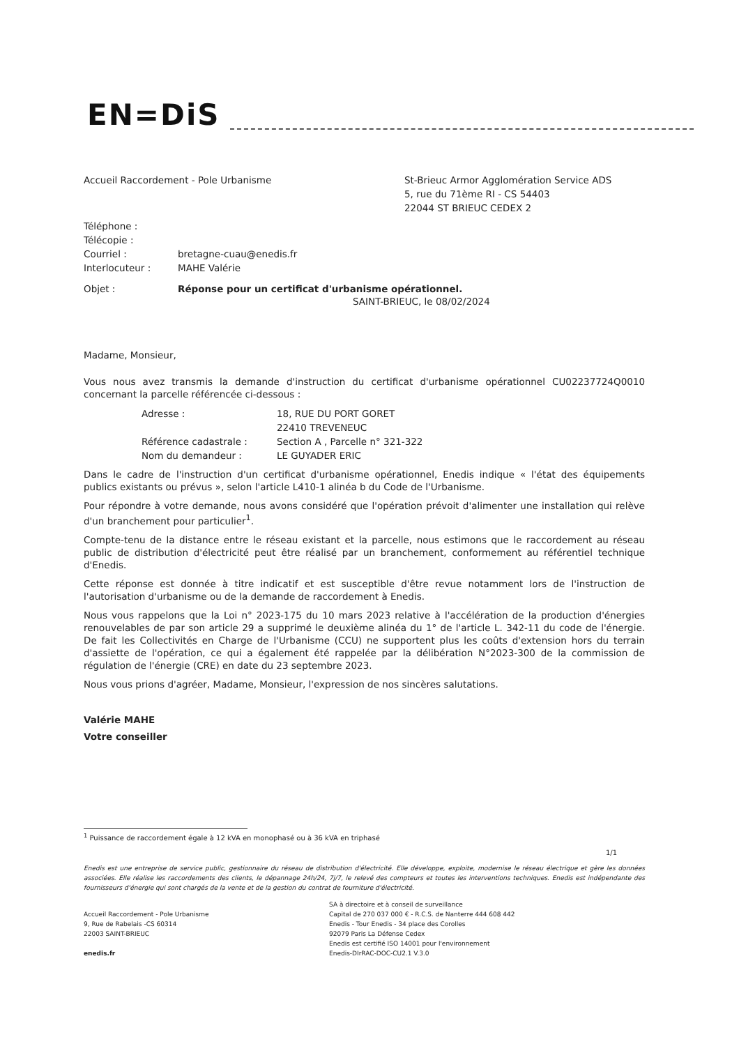EN=DiS
Accueil Raccordement - Pole Urbanisme
St-Brieuc Armor Agglomération Service ADS
5, rue du 71ème RI - CS 54403
22044 ST BRIEUC CEDEX 2
| Téléphone : | |
| Télécopie : | |
| Courriel : | bretagne-cuau@enedis.fr |
| Interlocuteur : | MAHE Valérie |
| Objet : | Réponse pour un certificat d'urbanisme opérationnel. |
SAINT-BRIEUC, le 08/02/2024
Madame, Monsieur,
Vous nous avez transmis la demande d'instruction du certificat d'urbanisme opérationnel CU02237724Q0010 concernant la parcelle référencée ci-dessous :
| Adresse : | 18, RUE DU PORT GORET |
| | 22410 TREVENEUC |
| Référence cadastrale : | Section A , Parcelle n° 321-322 |
| Nom du demandeur : | LE GUYADER ERIC |
Dans le cadre de l'instruction d'un certificat d'urbanisme opérationnel, Enedis indique « l'état des équipements publics existants ou prévus », selon l'article L410-1 alinéa b du Code de l'Urbanisme.
Pour répondre à votre demande, nous avons considéré que l'opération prévoit d'alimenter une installation qui relève d'un branchement pour particulier<sup>1</sup>.
Compte-tenu de la distance entre le réseau existant et la parcelle, nous estimons que le raccordement au réseau public de distribution d'électricité peut être réalisé par un branchement, conformement au référentiel technique d'Enedis.
Cette réponse est donnée à titre indicatif et est susceptible d'être revue notamment lors de l'instruction de l'autorisation d'urbanisme ou de la demande de raccordement à Enedis.
Nous vous rappelons que la Loi n° 2023-175 du 10 mars 2023 relative à l'accélération de la production d'énergies renouvelables de par son article 29 a supprimé le deuxième alinéa du 1° de l'article L. 342-11 du code de l'énergie. De fait les Collectivités en Charge de l'Urbanisme (CCU) ne supportent plus les coûts d'extension hors du terrain d'assiette de l'opération, ce qui a également été rappelée par la délibération N°2023-300 de la commission de régulation de l'énergie (CRE) en date du 23 septembre 2023.
Nous vous prions d'agréer, Madame, Monsieur, l'expression de nos sincères salutations.
Valérie MAHE
Votre conseiller
<sup>1</sup> Puissance de raccordement égale à 12 kVA en monophasé ou à 36 kVA en triphasé
1/1
Enedis est une entreprise de service public, gestionnaire du réseau de distribution d'électricité. Elle développe, exploite, modernise le réseau électrique et gère les données associées. Elle réalise les raccordements des clients, le dépannage 24h/24, 7j/7, le relevé des compteurs et toutes les interventions techniques. Enedis est indépendante des fournisseurs d'énergie qui sont chargés de la vente et de la gestion du contrat de fourniture d'électricité.
Accueil Raccordement - Pole Urbanisme
9, Rue de Rabelais -CS 60314
22003 SAINT-BRIEUC
enedis.fr
SA à directoire et à conseil de surveillance
Capital de 270 037 000 € - R.C.S. de Nanterre 444 608 442
Enedis - Tour Enedis - 34 place des Corolles
92079 Paris La Défense Cedex
Enedis est certifié ISO 14001 pour l'environnement
Enedis-DIrRAC-DOC-CU2.1 V.3.0